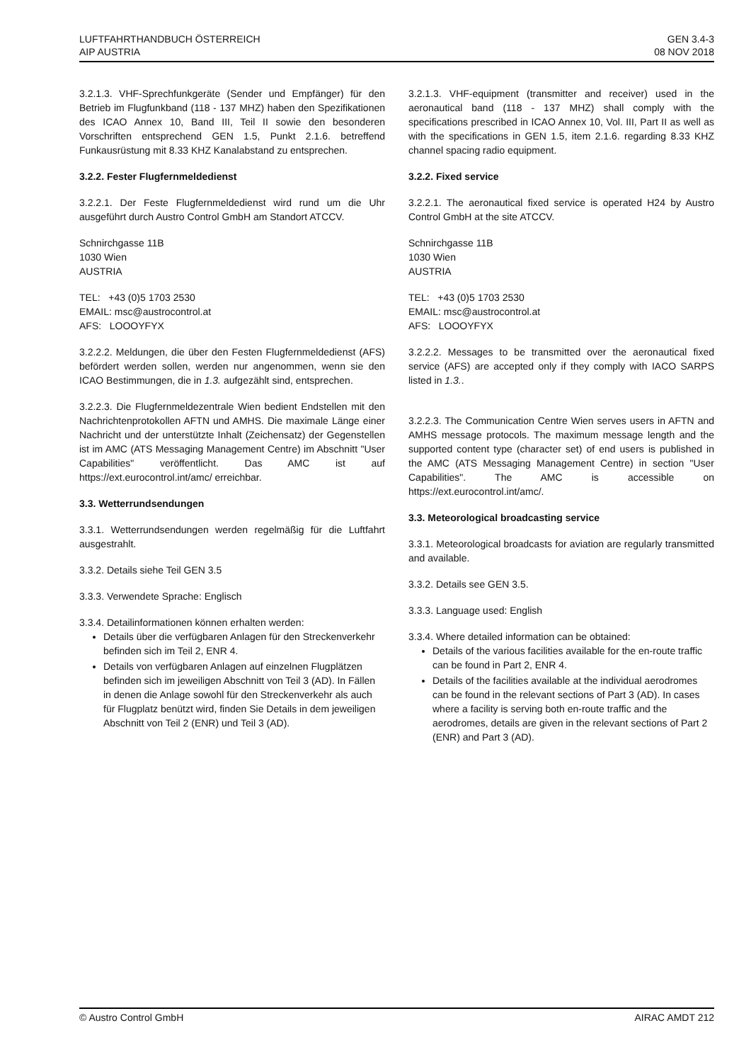LUFTFAHRTHANDBUCH ÖSTERREICH
AIP AUSTRIA
GEN 3.4-3
08 NOV 2018
3.2.1.3. VHF-Sprechfunkgeräte (Sender und Empfänger) für den Betrieb im Flugfunkband (118 - 137 MHZ) haben den Spezifikationen des ICAO Annex 10, Band III, Teil II sowie den besonderen Vorschriften entsprechend GEN 1.5, Punkt 2.1.6. betreffend Funkausrüstung mit 8.33 KHZ Kanalabstand zu entsprechen.
3.2.2. Fester Flugfernmeldedienst
3.2.2.1. Der Feste Flugfernmeldedienst wird rund um die Uhr ausgeführt durch Austro Control GmbH am Standort ATCCV.
Schnirchgasse 11B
1030 Wien
AUSTRIA
TEL: +43 (0)5 1703 2530
EMAIL: msc@austrocontrol.at
AFS: LOOOYFYX
3.2.2.2. Meldungen, die über den Festen Flugfernmeldedienst (AFS) befördert werden sollen, werden nur angenommen, wenn sie den ICAO Bestimmungen, die in 1.3. aufgezählt sind, entsprechen.
3.2.2.3. Die Flugfernmeldezentrale Wien bedient Endstellen mit den Nachrichtenprotokollen AFTN und AMHS. Die maximale Länge einer Nachricht und der unterstützte Inhalt (Zeichensatz) der Gegenstellen ist im AMC (ATS Messaging Management Centre) im Abschnitt "User Capabilities" veröffentlicht. Das AMC ist auf https://ext.eurocontrol.int/amc/ erreichbar.
3.3. Wetterrundsendungen
3.3.1. Wetterrundsendungen werden regelmäßig für die Luftfahrt ausgestrahlt.
3.3.2. Details siehe Teil GEN 3.5
3.3.3. Verwendete Sprache: Englisch
3.3.4. Detailinformationen können erhalten werden:
Details über die verfügbaren Anlagen für den Streckenverkehr befinden sich im Teil 2, ENR 4.
Details von verfügbaren Anlagen auf einzelnen Flugplätzen befinden sich im jeweiligen Abschnitt von Teil 3 (AD). In Fällen in denen die Anlage sowohl für den Streckenverkehr als auch für Flugplatz benützt wird, finden Sie Details in dem jeweiligen Abschnitt von Teil 2 (ENR) und Teil 3 (AD).
3.2.1.3. VHF-equipment (transmitter and receiver) used in the aeronautical band (118 - 137 MHZ) shall comply with the specifications prescribed in ICAO Annex 10, Vol. III, Part II as well as with the specifications in GEN 1.5, item 2.1.6. regarding 8.33 KHZ channel spacing radio equipment.
3.2.2. Fixed service
3.2.2.1. The aeronautical fixed service is operated H24 by Austro Control GmbH at the site ATCCV.
Schnirchgasse 11B
1030 Wien
AUSTRIA
TEL: +43 (0)5 1703 2530
EMAIL: msc@austrocontrol.at
AFS: LOOOYFYX
3.2.2.2. Messages to be transmitted over the aeronautical fixed service (AFS) are accepted only if they comply with IACO SARPS listed in 1.3..
3.2.2.3. The Communication Centre Wien serves users in AFTN and AMHS message protocols. The maximum message length and the supported content type (character set) of end users is published in the AMC (ATS Messaging Management Centre) in section "User Capabilities". The AMC is accessible on https://ext.eurocontrol.int/amc/.
3.3. Meteorological broadcasting service
3.3.1. Meteorological broadcasts for aviation are regularly transmitted and available.
3.3.2. Details see GEN 3.5.
3.3.3. Language used: English
3.3.4. Where detailed information can be obtained:
Details of the various facilities available for the en-route traffic can be found in Part 2, ENR 4.
Details of the facilities available at the individual aerodromes can be found in the relevant sections of Part 3 (AD). In cases where a facility is serving both en-route traffic and the aerodromes, details are given in the relevant sections of Part 2 (ENR) and Part 3 (AD).
© Austro Control GmbH AIRAC AMDT 212